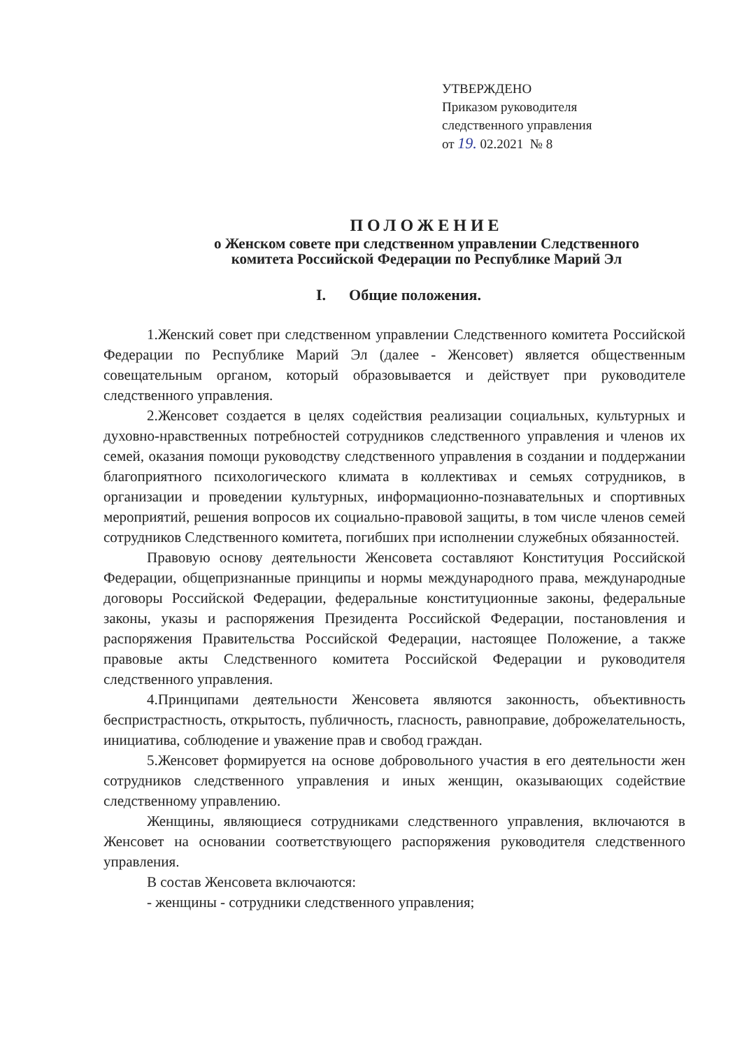УТВЕРЖДЕНО
Приказом руководителя
следственного управления
от 19. 02.2021 № 8
ПОЛОЖЕНИЕ
о Женском совете при следственном управлении Следственного
комитета Российской Федерации по Республике Марий Эл
I. Общие положения.
1.Женский совет при следственном управлении Следственного комитета Российской Федерации по Республике Марий Эл (далее - Женсовет) является общественным совещательным органом, который образовывается и действует при руководителе следственного управления.
2.Женсовет создается в целях содействия реализации социальных, культурных и духовно-нравственных потребностей сотрудников следственного управления и членов их семей, оказания помощи руководству следственного управления в создании и поддержании благоприятного психологического климата в коллективах и семьях сотрудников, в организации и проведении культурных, информационно-познавательных и спортивных мероприятий, решения вопросов их социально-правовой защиты, в том числе членов семей сотрудников Следственного комитета, погибших при исполнении служебных обязанностей.
Правовую основу деятельности Женсовета составляют Конституция Российской Федерации, общепризнанные принципы и нормы международного права, международные договоры Российской Федерации, федеральные конституционные законы, федеральные законы, указы и распоряжения Президента Российской Федерации, постановления и распоряжения Правительства Российской Федерации, настоящее Положение, а также правовые акты Следственного комитета Российской Федерации и руководителя следственного управления.
4.Принципами деятельности Женсовета являются законность, объективность беспристрастность, открытость, публичность, гласность, равноправие, доброжелательность, инициатива, соблюдение и уважение прав и свобод граждан.
5.Женсовет формируется на основе добровольного участия в его деятельности жен сотрудников следственного управления и иных женщин, оказывающих содействие следственному управлению.
Женщины, являющиеся сотрудниками следственного управления, включаются в Женсовет на основании соответствующего распоряжения руководителя следственного управления.
В состав Женсовета включаются:
- женщины - сотрудники следственного управления;